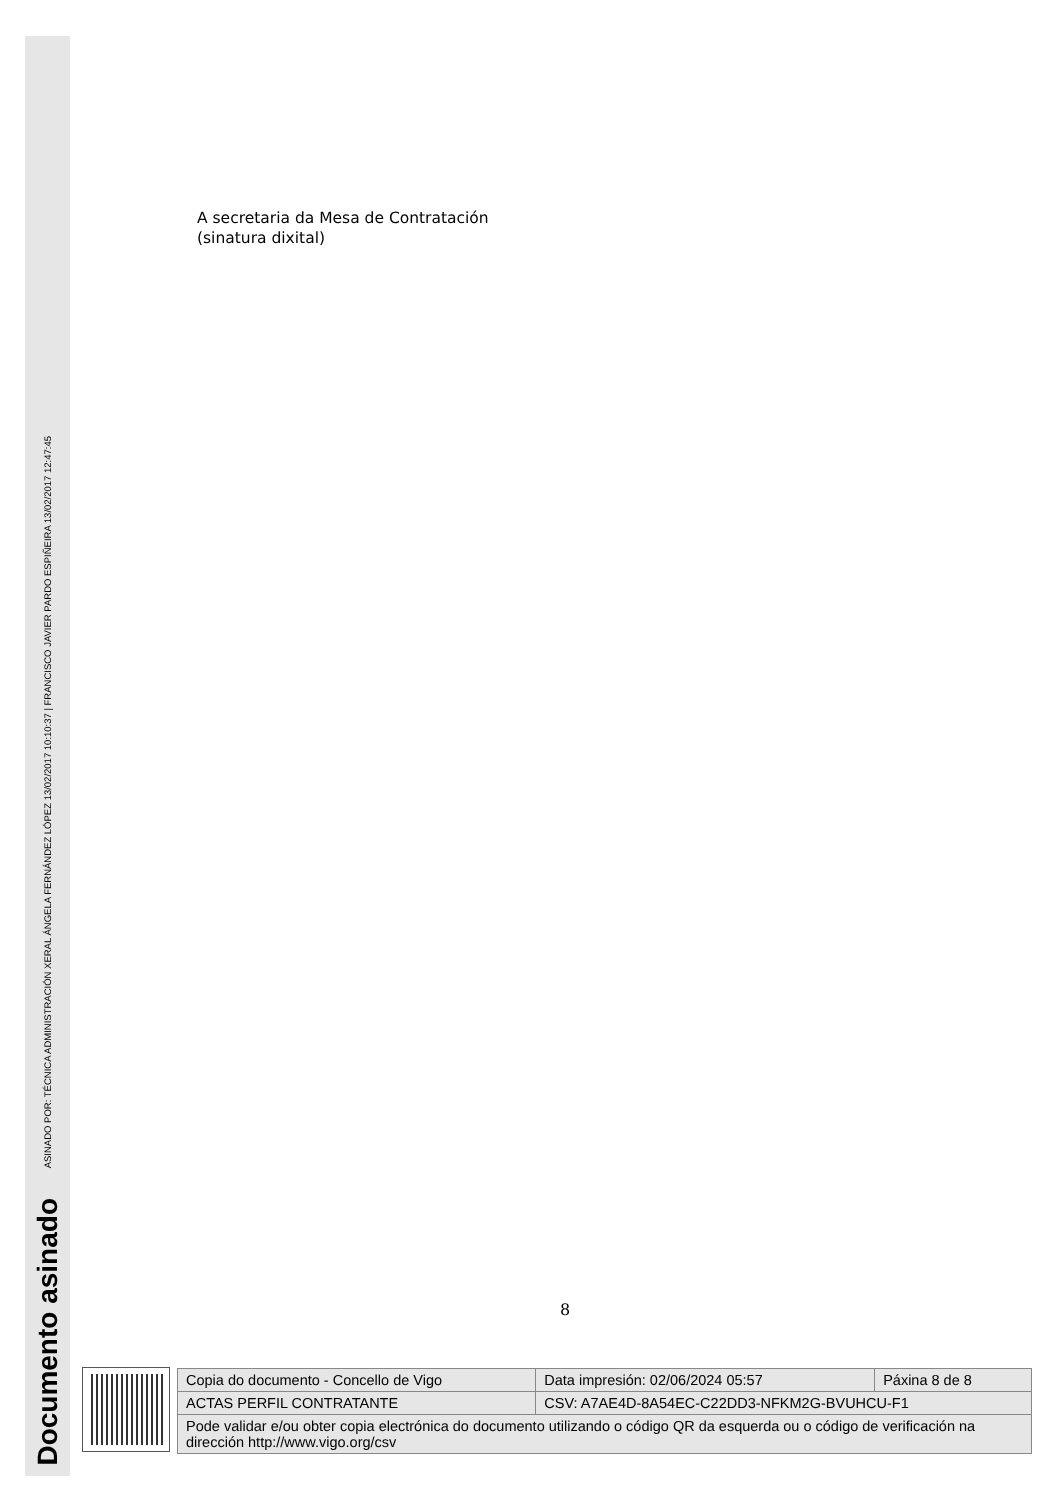ASINADO POR: TÉCNICA ADMINISTRACIÓN XERAL ÁNGELA FERNÁNDEZ LÓPEZ 13/02/2017 10:10:37 | FRANCISCO JAVIER PARDO ESPIÑEIRA 13/02/2017 12:47:45
Documento asinado
A secretaria da Mesa de Contratación
(sinatura dixital)
8
| Copia do documento - Concello de Vigo | Data impresión: 02/06/2024 05:57 | Páxina 8 de 8 |
| ACTAS PERFIL CONTRATANTE | CSV: A7AE4D-8A54EC-C22DD3-NFKM2G-BVUHCU-F1 | |
| Pode validar e/ou obter copia electrónica do documento utilizando o código QR da esquerda ou o código de verificación na dirección http://www.vigo.org/csv | | |